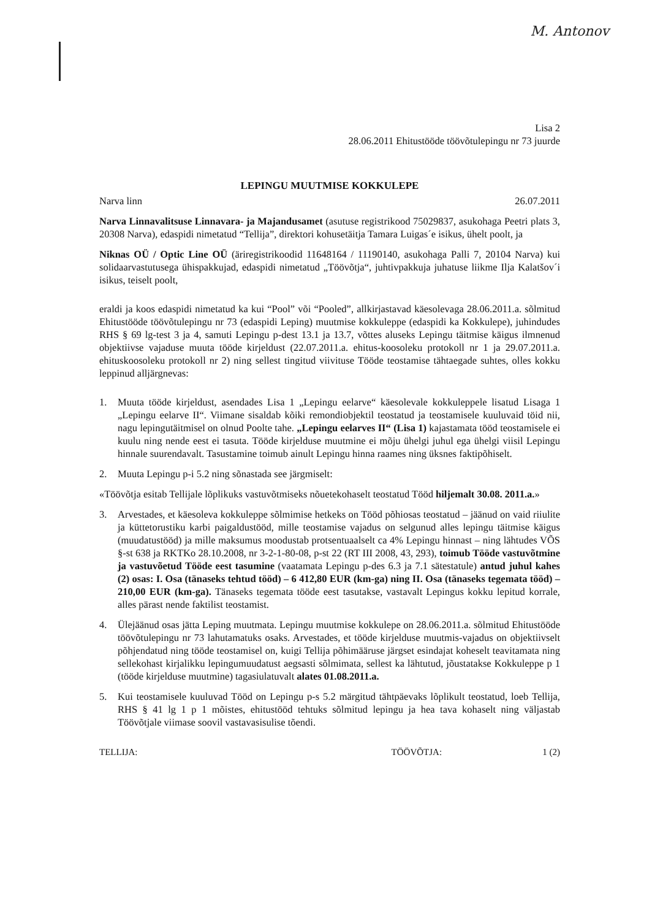M. Antonov
Lisa 2
28.06.2011 Ehitustööde töövõtulepingu nr 73 juurde
LEPINGU MUUTMISE KOKKULEPE
Narva linn 26.07.2011
Narva Linnavalitsuse Linnavara- ja Majandusamet (asutuse registrikood 75029837, asukohaga Peetri plats 3, 20308 Narva), edaspidi nimetatud “Tellija”, direktori kohusetäitja Tamara Luigas´e isikus, ühelt poolt, ja
Niknas OÜ / Optic Line OÜ (äriregistrikoodid 11648164 / 11190140, asukohaga Palli 7, 20104 Narva) kui solidaarvastutusega ühispakkujad, edaspidi nimetatud „Töövõtja“, juhtivpakkuja juhatuse liikme Ilja Kalatšov´i isikus, teiselt poolt,
eraldi ja koos edaspidi nimetatud ka kui “Pool” või “Pooled”, allkirjastavad käesolevaga 28.06.2011.a. sõlmitud Ehitustööde töövõtulepingu nr 73 (edaspidi Leping) muutmise kokkuleppe (edaspidi ka Kokkulepe), juhindudes RHS § 69 lg-test 3 ja 4, samuti Lepingu p-dest 13.1 ja 13.7, võttes aluseks Lepingu täitmise käigus ilmnenud objektiivse vajaduse muuta tööde kirjeldust (22.07.2011.a. ehitus-koosoleku protokoll nr 1 ja 29.07.2011.a. ehituskoosoleku protokoll nr 2) ning sellest tingitud viivituse Tööde teostamise tähtaegade suhtes, olles kokku leppinud alljärgnevas:
1. Muuta tööde kirjeldust, asendades Lisa 1 „Lepingu eelarve“ käesolevale kokkuleppele lisatud Lisaga 1 „Lepingu eelarve II“. Viimane sisaldab kõiki remondiobjektil teostatud ja teostamisele kuuluvaid töid nii, nagu lepingutäitmisel on olnud Poolte tahe. „Lepingu eelarves II“ (Lisa 1) kajastamata tööd teostamisele ei kuulu ning nende eest ei tasuta. Tööde kirjelduse muutmine ei mõju ühelgi juhul ega ühelgi viisil Lepingu hinnale suurendavalt. Tasustamine toimub ainult Lepingu hinna raames ning üksnes faktipõhiselt.
2. Muuta Lepingu p-i 5.2 ning sõnastada see järgmiselt:
«Töövõtja esitab Tellijale lõplikuks vastuvõtmiseks nõuetekohaselt teostatud Tööd hiljemalt 30.08. 2011.a.»
3. Arvestades, et käesoleva kokkuleppe sõlmimise hetkeks on Tööd põhiosas teostatud – jäänud on vaid riiulite ja küttetorustiku karbi paigaldustööd, mille teostamise vajadus on selgunud alles lepingu täitmise käigus (muudatustööd) ja mille maksumus moodustab protsentuaalselt ca 4% Lepingu hinnast – ning lähtudes VÕS §-st 638 ja RKTKo 28.10.2008, nr 3-2-1-80-08, p-st 22 (RT III 2008, 43, 293), toimub Tööde vastuvõtmine ja vastuvõetud Tööde eest tasumine (vaatamata Lepingu p-des 6.3 ja 7.1 sätestatule) antud juhul kahes (2) osas: I. Osa (tänaseks tehtud tööd) – 6 412,80 EUR (km-ga) ning II. Osa (tänaseks tegemata tööd) – 210,00 EUR (km-ga). Tänaseks tegemata tööde eest tasutakse, vastavalt Lepingus kokku lepitud korrale, alles pärast nende faktilist teostamist.
4. Ülejäänud osas jätta Leping muutmata. Lepingu muutmise kokkulepe on 28.06.2011.a. sõlmitud Ehitustööde töövõtulepingu nr 73 lahutamatuks osaks. Arvestades, et tööde kirjelduse muutmis-vajadus on objektiivselt põhjendatud ning tööde teostamisel on, kuigi Tellija põhimääruse järgset esindajat koheselt teavitamata ning sellekohast kirjalikku lepingumuudatust aegsasti sõlmimata, sellest ka lähtutud, jõustatakse Kokkuleppe p 1 (tööde kirjelduse muutmine) tagasiulatuvalt alates 01.08.2011.a.
5. Kui teostamisele kuuluvad Tööd on Lepingu p-s 5.2 märgitud tähtpäevaks lõplikult teostatud, loeb Tellija, RHS § 41 lg 1 p 1 mõistes, ehitustööd tehtuks sõlmitud lepingu ja hea tava kohaselt ning väljastab Töövõtjale viimase soovil vastavasisulise tõendi.
TELLIJA: TÖÖVÕTJA: 1 (2)